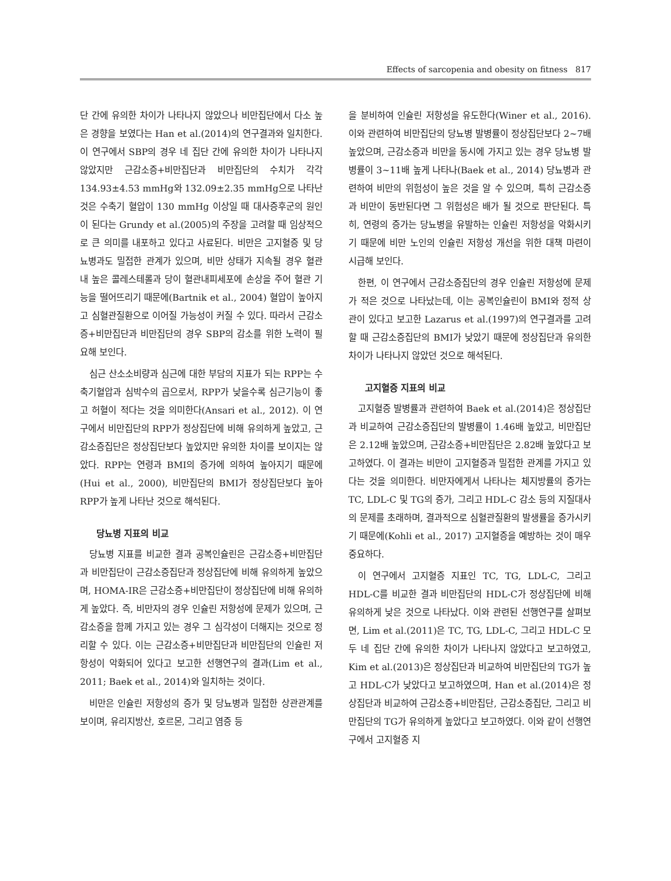Effects of sarcopenia and obesity on fitness 817
단 간에 유의한 차이가 나타나지 않았으나 비만집단에서 다소 높은 경향을 보였다는 Han et al.(2014)의 연구결과와 일치한다. 이 연구에서 SBP의 경우 네 집단 간에 유의한 차이가 나타나지 않았지만 근감소증+비만집단과 비만집단의 수치가 각각 134.93±4.53 mmHg와 132.09±2.35 mmHg으로 나타난 것은 수축기 혈압이 130 mmHg 이상일 때 대사증후군의 원인이 된다는 Grundy et al.(2005)의 주장을 고려할 때 임상적으로 큰 의미를 내포하고 있다고 사료된다. 비만은 고지혈증 및 당뇨병과도 밀접한 관계가 있으며, 비만 상태가 지속될 경우 혈관 내 높은 콜레스테롤과 당이 혈관내피세포에 손상을 주어 혈관 기능을 떨어뜨리기 때문에(Bartnik et al., 2004) 혈압이 높아지고 심혈관질환으로 이어질 가능성이 커질 수 있다. 따라서 근감소증+비만집단과 비만집단의 경우 SBP의 감소를 위한 노력이 필요해 보인다.
심근 산소소비량과 심근에 대한 부담의 지표가 되는 RPP는 수축기혈압과 심박수의 곱으로서, RPP가 낮을수록 심근기능이 좋고 허혈이 적다는 것을 의미한다(Ansari et al., 2012). 이 연구에서 비만집단의 RPP가 정상집단에 비해 유의하게 높았고, 근감소증집단은 정상집단보다 높았지만 유의한 차이를 보이지는 않았다. RPP는 연령과 BMI의 증가에 의하여 높아지기 때문에(Hui et al., 2000), 비만집단의 BMI가 정상집단보다 높아 RPP가 높게 나타난 것으로 해석된다.
당뇨병 지표의 비교
당뇨병 지표를 비교한 결과 공복인슐린은 근감소증+비만집단과 비만집단이 근감소증집단과 정상집단에 비해 유의하게 높았으며, HOMA-IR은 근감소증+비만집단이 정상집단에 비해 유의하게 높았다. 즉, 비만자의 경우 인슐린 저항성에 문제가 있으며, 근감소증을 함께 가지고 있는 경우 그 심각성이 더해지는 것으로 정리할 수 있다. 이는 근감소증+비만집단과 비만집단의 인슐린 저항성이 악화되어 있다고 보고한 선행연구의 결과(Lim et al., 2011; Baek et al., 2014)와 일치하는 것이다.
비만은 인슐린 저항성의 증가 및 당뇨병과 밀접한 상관관계를 보이며, 유리지방산, 호르몬, 그리고 염증 등
을 분비하여 인슐린 저항성을 유도한다(Winer et al., 2016). 이와 관련하여 비만집단의 당뇨병 발병률이 정상집단보다 2~7배 높았으며, 근감소증과 비만을 동시에 가지고 있는 경우 당뇨병 발병률이 3~11배 높게 나타나(Baek et al., 2014) 당뇨병과 관련하여 비만의 위험성이 높은 것을 알 수 있으며, 특히 근감소증과 비만이 동반된다면 그 위험성은 배가 될 것으로 판단된다. 특히, 연령의 증가는 당뇨병을 유발하는 인슐린 저항성을 악화시키기 때문에 비만 노인의 인슐린 저항성 개선을 위한 대책 마련이 시급해 보인다.
한편, 이 연구에서 근감소증집단의 경우 인슐린 저항성에 문제가 적은 것으로 나타났는데, 이는 공복인슐린이 BMI와 정적 상관이 있다고 보고한 Lazarus et al.(1997)의 연구결과를 고려할 때 근감소증집단의 BMI가 낮았기 때문에 정상집단과 유의한 차이가 나타나지 않았던 것으로 해석된다.
고지혈증 지표의 비교
고지혈증 발병률과 관련하여 Baek et al.(2014)은 정상집단과 비교하여 근감소증집단의 발병률이 1.46배 높았고, 비만집단은 2.12배 높았으며, 근감소증+비만집단은 2.82배 높았다고 보고하였다. 이 결과는 비만이 고지혈증과 밀접한 관계를 가지고 있다는 것을 의미한다. 비만자에게서 나타나는 체지방률의 증가는 TC, LDL-C 및 TG의 증가, 그리고 HDL-C 감소 등의 지질대사의 문제를 초래하며, 결과적으로 심혈관질환의 발생률을 증가시키기 때문에(Kohli et al., 2017) 고지혈증을 예방하는 것이 매우 중요하다.
이 연구에서 고지혈증 지표인 TC, TG, LDL-C, 그리고 HDL-C를 비교한 결과 비만집단의 HDL-C가 정상집단에 비해 유의하게 낮은 것으로 나타났다. 이와 관련된 선행연구를 살펴보면, Lim et al.(2011)은 TC, TG, LDL-C, 그리고 HDL-C 모두 네 집단 간에 유의한 차이가 나타나지 않았다고 보고하였고, Kim et al.(2013)은 정상집단과 비교하여 비만집단의 TG가 높고 HDL-C가 낮았다고 보고하였으며, Han et al.(2014)은 정상집단과 비교하여 근감소증+비만집단, 근감소증집단, 그리고 비만집단의 TG가 유의하게 높았다고 보고하였다. 이와 같이 선행연구에서 고지혈증 지